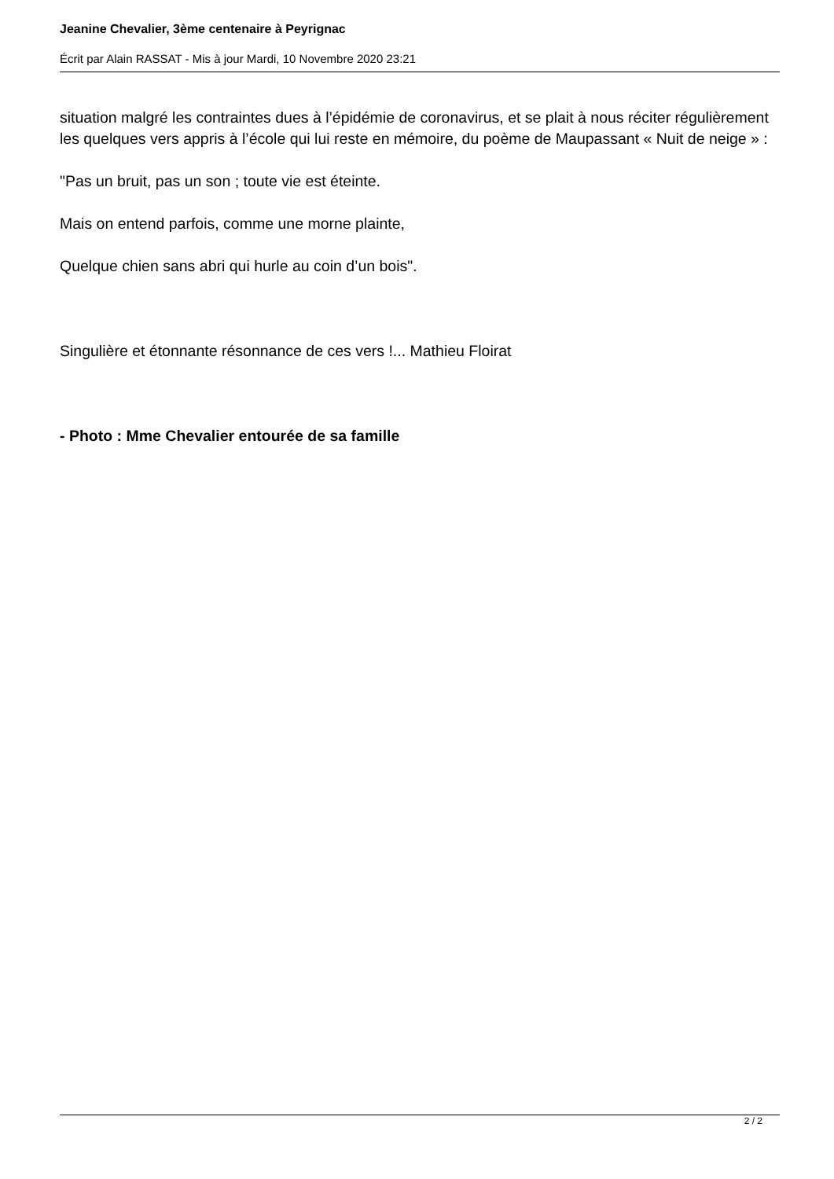Jeanine Chevalier, 3ème centenaire à Peyrignac
Écrit par Alain RASSAT - Mis à jour Mardi, 10 Novembre 2020 23:21
situation malgré les contraintes dues à l’épidémie de coronavirus, et se plait à nous réciter régulièrement les quelques vers appris à l’école qui lui reste en mémoire, du poème de Maupassant « Nuit de neige » :
"Pas un bruit, pas un son ; toute vie est éteinte.
Mais on entend parfois, comme une morne plainte,
Quelque chien sans abri qui hurle au coin d’un bois".
Singulière et étonnante résonnance de ces vers !... Mathieu Floirat
- Photo : Mme Chevalier entourée de sa famille
2 / 2